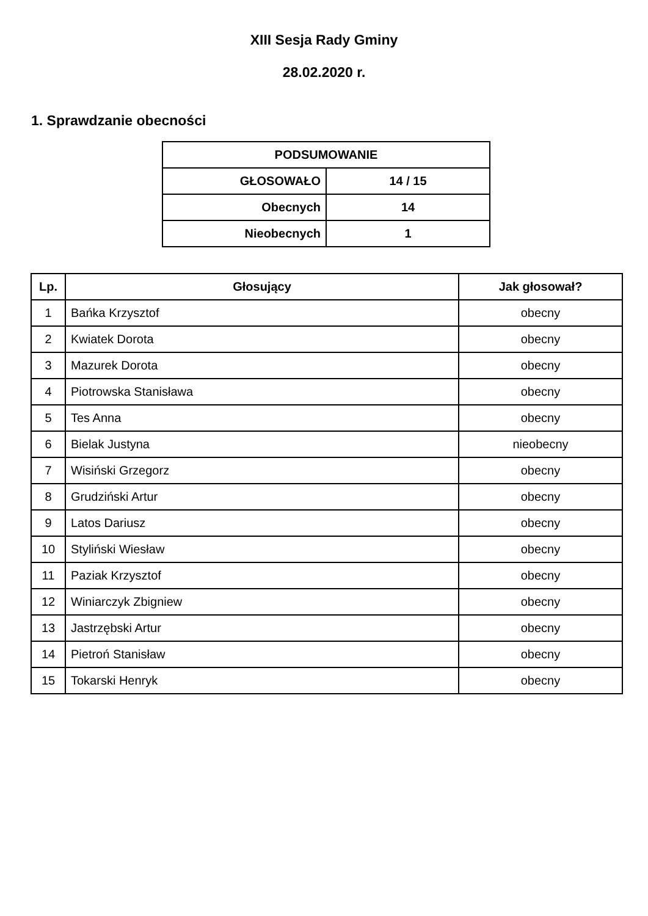XIII Sesja Rady Gminy
28.02.2020 r.
1. Sprawdzanie obecności
| PODSUMOWANIE | |
| --- | --- |
| GŁOSOWAŁO | 14 / 15 |
| Obecnych | 14 |
| Nieobecnych | 1 |
| Lp. | Głosujący | Jak głosował? |
| --- | --- | --- |
| 1 | Bańka Krzysztof | obecny |
| 2 | Kwiatek Dorota | obecny |
| 3 | Mazurek Dorota | obecny |
| 4 | Piotrowska Stanisława | obecny |
| 5 | Tes Anna | obecny |
| 6 | Bielak Justyna | nieobecny |
| 7 | Wisiński Grzegorz | obecny |
| 8 | Grudziński Artur | obecny |
| 9 | Latos Dariusz | obecny |
| 10 | Styliński Wiesław | obecny |
| 11 | Paziak Krzysztof | obecny |
| 12 | Winiarczyk Zbigniew | obecny |
| 13 | Jastrzębski Artur | obecny |
| 14 | Pietroń Stanisław | obecny |
| 15 | Tokarski Henryk | obecny |